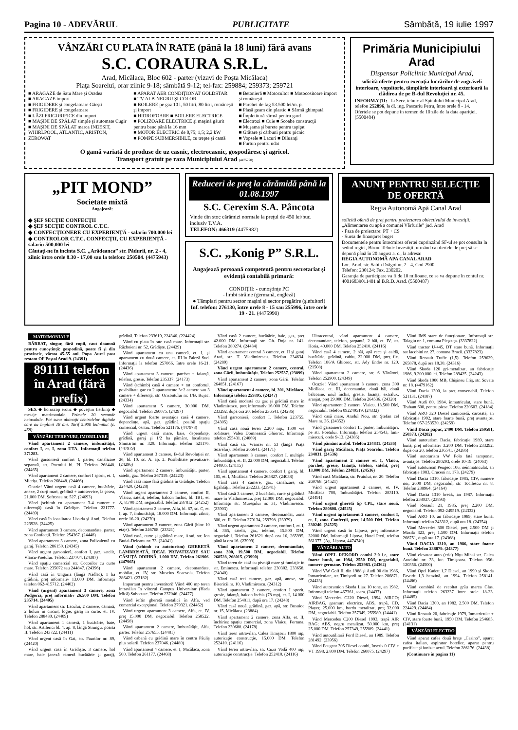Pagina 10 - ADEVĂRUL PUBLICITATE Sâmbătă, 19 iulie 1997
VÂNZĂRI CU PLATA ÎN RATE (până la 18 luni) fără avans
S.C. CORAURA S.R.L.
Arad, Micălaca, Bloc 602 - parter (vizavi de Poşta Micălaca)
Piaţa Soarelui, orar zilnic 9-18; sâmbătă 9-12; tel-fax: 259884; 259373; 259721
■ ARAGAZE de Satu Mare şi Oradea
■ ARAGAZE import
■ FRIGIDERE şi congelatoare Găeşti
■ FRIGIDERE şi congelatoare
■ LĂZI FRIGORIFICE din import
■ MAŞINI DE SPĂLAT simple şi automate Cugir
■ MAŞINI DE SPĂLAT marca INDESIT, WHIRLPOOL, ATLANTIC, ARISTON, ZEROWAT
■ APARAT AER CONDIŢIONAT GOLDSTAR
■ TV ALB-NEGRU ŞI COLOR
■ BOILERE pe gaz 10 l, 50 litri, 80 litri, româneşti şi import
■ HIDROFOARE ■ BOILERE ELECTRICE
■ POLIZOARE ELECTRICE şi maşină găurit pentru banc până la 16 mm
■ MOTOR ELECTRIC de 0,75; 1,5; 2,2 kW
■ POMPE SUBMERSIBILE, cu trepte şi camă
■ Betonieră ■ Motocultor ■ Motocositoare import şi româneşti
■ Parchet de fag 53.500 lei/m. p.
■ Plasă geam din plastic ■ Sârmă ghimpată
■ Împletitură sârmă pentru gard
■ Electrozi ■ Cuie ■ Scoabe construcţii
■ Muşama şi burete pentru tapiţat
■ Grătare şi cărbuni pentru picnic
■ Vopsele ■ Lacuri ■ Diluanţi
■ Furtun pentru udat
O gamă variată de produse de uz casnic, electrocasnic, gospodăresc şi agricol.
Transport gratuit pe raza Municipiului Arad (4475770)
Primăria Municipiului Arad
Dispensar Policlinic Municipal Arad,
solicită oferte pentru execuţia lucrărilor de zugrăveli interioare, vopsitorie, tâmplărie interioară şi exterioară la clădirea de pe B-dul Revoluţiei nr. 45.
INFORMAŢII: - la Serv. tehnic al Spitalului Municipal Arad, telefon 252896, la dl. ing. Pascariu Petru, între orele 8 - 14.
Ofertele se pot depune în termen de 10 zile de la data apariţiei. (5500484)
„PIT MOND”
Societate mixtă
Angajează:
◆ ŞEF SECŢIE CONFECŢII
◆ ŞEF SECŢIE CONTROL C.T.C.
◆ CONFECŢIONERE CU EXPERIENŢĂ - salariu 700.000 lei
◆ CONTROLOR C.T.C. CONFECŢII, CU EXPERIENŢĂ - salariu 500.000 lei
Căutaţi-ne în incinta S.C. „Arădeanca” str. Pădurii, nr. 2 - 4, zilnic între orele 8.30 - 17,00 sau la telefon: 250504. (4475943)
Reduceri de preţ la cărămidă până la 01.08.1997
S.C. Cerexim S.A. Pâncota
Vinde din stoc cărămizi normale la preţul de 450 lei/buc. inclusiv T.V.A.
TELEFON: 466319 (4475982)
S.C. „Konig P” S.R.L.
Angajează persoană competentă pentru secretariat şi evidenţă contabilă primară:
CONDIŢII: - cunoştinţe PC
- limbi străine (germană, engleză)
● Tâmplari pentru sector maşini şi sector pregătire (şlefuitori)
Inf. telefon: 276130, între orele 8 - 15 sau 255996, între orele 19 - 21. (4475990)
ANUNŢ PENTRU SELECŢIE DE OFERTĂ
Regia Autonomă Apă Canal Arad
solicită ofertă de preţ pentru proiectarea obiectivului de investiţii:
„Alimentarea cu apă a comunei Vârfurile” jud. Arad
- Faza de proiectare: PT + CS
- Sursa de finanţare: buget
Documentele pentru întocmirea ofertei cuprinzând SF-ul se pot consulta la sediul regiei, Biroul Tehnic Investiţii, urmând ca ofertele de preţ să se depună până în 20 august a. c., la adresa:
REGIA AUTONOMĂ APA CANAL ARAD
Loc. Arad, str. Sabin Drăgoi nr. 2 - 4, Cod 2900
Telefon: 230124; Fax. 230202.
Garanţia de participare va fi de 10 milioane, ce se va depune în contul nr. 40016839011401 al B.R.D. Arad. (5500487)
MATRIMONIALE
BĂRBAT, singur, fără copii, caut doamnă pentru cunoştinţă: gospodină, poate fi şi din provincie, vârsta 45-55 ani. Popa Aurel post restant OF Poştal Arad 9. (24391)
891111 telefon în Arad (fără prefix)
SEX ◆ horoscop erotic ◆ poveştiri fierbinţi ◆ mesaje matrimoniale. Primele 20 secunde netaxabile. Pot suna abonaţii centralelor digitale care au împlinit 18 ani. Tarif 5.900 lei/minut (c. 458)
VÂNZĂRI TERENURI, IMOBILIARE
Vând apartament 2 camere, îmbunătăţit, confort I, et. I, zona UTA. Informaţii telefon 271283.
Vând garsonieră confort I, parter, canalizare separată, str. Poetului bl. PI. Telefon 268448. (24465)
Vând apartament 2 camere, confort I sporit, et. I, Micriţa. Telefon 268448. (24466)
Ocazie! Vând urgent casă 4 camere, bucătărie, anexe, 2 curţi mari, grădină + autoservice, la şosea, 21.000 DM, Şofronea nr. 527. (24693)
Vând (schimb cu apartament 3-4 camere + diferenţă) casă în Grădişte. Telefon 221777. (24489)
Vând casă în localitatea Livada şi Arad. Telefon 223928. (24425)
Vând apartament 3 camere, decomandate, parter, zona Confecţii. Telefon 254367. (24448)
Vând apartament 3 camere, zona Polivalentă cu garaj. Telefon 286150. (24345)
Vând urgent garsonieră, confort I, gaz, satelit, Vlaicu-Poetului. Telefon 237704. (24387)
Vând spaţiu comercial str. Cocorilor cu curte mare. Telefon 235072 sau 244847. (24396)
Vând casă în Ungaria (lângă Nădlac), 1 ha grădină, preţ informativ 13.000 DM. Informaţii telefon 062-415712. (24402)
Vând (urgent) apartament 3 camere, zona Podgoria, preţ informativ 26.500 DM. Telefon 235714. (24405)
Vând apartament str. Lacului, 2 camere, cămară, 2 holuri în circuit, logie, garaj în curte, et. IV. Telefon 288430. (24409)
Vând apartament 1 cameră, 1 bucătărie, baie, hol, str. Artilerici bl. 4, ap. 8, lângă Strungu, poarta II. Telefon 243722. (24411)
Vând urgent casă în Gai, str. Faurilor nr. 89, (24420)
Vând urgent casă în Grădişte, 3 camere, hol mare, baie (anexă cameră bucătărie şi garaj), grădină. Telefon 233619, 224346. (224424)
Vând cu plata în rate casă mare. Informaţii str. Războieni nr. 52, Grădişte. (24429)
Vând apartament cu una cameră, et. I, şi apartament cu două camere, et. III în Faleză Sud. Informaţii la telefon 257866, între orele 16-21. (24436)
Vând apartament 3 camere, parchet + faianţă, telefon, gresie. Telefon 235337. (24173)
Vând (schimb) casă 4 camere + tot confortul, posibilitate gaz cu 2 apartamente 3+2 camere sau 3 camere + diferenţă, str. Orizontului nr. 1/B, Bujac. (24334)
Vând apartament 5 camere, 30.000 DM, negociabil. Telefon 260075. (24297)
Vând urgent foarte avantajos casă 4 camere, dependinţe, apă, gaz, grădină, posibil spaţiu comercial, centru. Telefon 521176. (447978)
Vând urgent casă mare, baie, dependinţe, grădină, garaj şi 1/2 ha pământ, localitatea Sînmartin nr. 329. Informaţii telefon 521176. (447979)
Vând apartament 3 camere, B-dul Revoluţiei nr. 26, bl. 10. sc. A. ap. 2. Posibilitate privatizare. (24296)
Vând apartament 2 camere, îmbunătăţit, parter, satelit, gaz. Telefon 267319. (24223)
Vând casă mare fără grădină în Grădişte. Telefon 224420. (24228)
Vând urgent apartament 2 camere, confort II, Vlaicu, satelit, telefon, balcon închis, bl. 1B1, et. X, 8.700 DM, negociabil. Telefon 287812. (24252)
Vând apartament 2 camere, Alfa, bl. 67, sc. C, et. I, ap. 7, îmbunătăţit, 18.000 DM. Informaţii zilnic, orele 16-20. (24270)
Vând apartament 3 camere, zona Gării (bloc 10 etaje). Telefon 246768. (23321)
Vând casă, curte şi grădină mare, Arad, str. Ion Budai-Deleanu nr. 73. (24041)
Vând (schimb cu autoturism) GHERETĂ LAMBRISATĂ, IDEAL PRIVATIZARE SAU CĂSUŢĂ ODIHNĂ, 1.000 DM. Telefon 261906. (447965)
Vând apartament 2 camere, decomandate, mobilat, et. IV, str. Muscius Scaevola. Telefon 286421. (23182)
Important pentru investitori! Vând 400 mp teren intravilan în viitorul Campus Universitar (Hada Mică) Subcetate. Telefon 237046. (24477)
Vând ieftin gheretă metalică în Alfa, vad comercial excepţional. Telefon 279321. (24462)
Vând urgent apartament 3 camere, Alfa, et. IV, preţ 15.000 DM, negociabil. Telefon 258522. (24458)
Vând apartament 2 camere, îmbunătăţit, Alfa, parter. Telefon 257655. (24481)
Vând cabană cu grădină mare în centru Păuliş plus solarii. Telefon 237046. (24480)
Vând apartament 4 camere, et. I, Micălaca, zona 500. Telefon 261177. (24468)
Vând casă 2 camere, bucătărie, baie, gaz, preţ 42.000 DM. Informaţii str. Gh. Doja nr. 141. Telefon 280274. (24434)
Vând apartament central 3 camere, et. II şi garaj Arad, str. T. Vladimirescu. Telefon 234634. (24289)
Vând urgent apartament 2 camere, central, zona Gării, îmbunătăţit. Telefon 252537. (23899)
Vând apartament 2 camere, zona Gării. Telefon 264851. (24167)
Vând apartament 4 camere, bl. 301, Micălaca. Informaţii telefon 259395. (24247)
Vând casă modestă cu gaz şi grădină mare în Vladimirescu, preţ informativ 16.000 DM. Telefon 233292, după ora 20, telefon 236541. (24286)
Vând garsonieră, confort I. Telefon 223755. (24305)
Vând casă nouă teren 2.200 mp., 1500 vie roditoare, Valea Domnească Ghioroc. Informaţii telefon 255431. (24069)
Vând casă str. Vrancei nr. 53 (lângă Piaţa Soarelui). Telefon 266641. (24171)
Vând apartament 3 camere, confort I, multiple îmbunătăţiri, et. II, 22.000 DM, negociabil. Telefon 244805. (24115)
Vând apartament 4 camere, confort I, garaj, bl. 105, et. I, Micălaca. Telefon 265827. (24038)
Vând casă 4 camere, gaz, canalizare, str. Egalităţii. Telefon 232233. (23941)
Vând casă 3 camere, 2 bucătării, curte şi grădină mare în Vladimirescu, preţ 12.000 DM, negociabil. Informaţii str. Mureşului nr. 31, Vladimirescu. (23903)
Vând apartament 2 camere, decomandat, zona 300, et. II. Telefon 279134, 259798. (23979)
Vând urgent apartament 2 camere, confort I, et. I, bl. 365, satelit, gaz, telefon, 15.800 DM, negociabil. Telefon 261621 după ora 16, 265995, până la ora 16. (23999)
Vând apartament 2 camere, decomandate, zona 300, 19.500 DM, negociabil. Telefon 268528, 268015. (23990)
Vând teren de casă cu pivniţă mare şi fundaţie în str. Eminescu. Informaţii telefon 230302, 233658. (24040)
Vând casă trei camere, gaz, apă, anexe, str. Bisericii nr. 10, Vladimirescu. (24312)
Vând apartament 2 camere, confort I sporit, gresie, faianţă, balcon închis (78 mp), et. I, 14.000 DM. Telefon 254811, după ora 17. (24248)
Vând casă nouă, grădină, gaz, apă, str. Busuioc nr. 15, Micălaca. (23884)
Vând apartament 2 camere, zona Alfa, et. II, închiriez spaţiu comercial, zona Vlaicu, Fortuna. Telefon 230688. (24178)
Vând teren intravilan, Calea Timişorii 1800 mp, autorizaţie construcţie, 15.000 DM. Telefon 252410. (24116)
Vând teren intravilan, str. Cuza Vodă 400 mp, autorizaţie construcţie. Telefon 252410. (24116)
Ultracentral, vând apartament 4 camere, decomandate, telefon, şarpantă, 2 băi, et. IV, str. Horia, 40.000 DM. Telefon 252410. (24116)
Vând casă 4 camere, 2 băi, apă rece şi caldă, bucătărie, grădină, cablu, 22.000 DM, preţ fix. Telefon 186/A Ghioroc, str. Ady Endre nr. 120. (21508)
Vând apartament 2 camere, str. 6 Vânători. Telefon 252900. (24349)
Ocazie! Vând apartament 3 camere, zona 300 Micălaca, et. III, decomandat, două băi, două balcoane, unul închis, gresie, faianţă, extralux, aranjat, preţ 29.000 DM. Telefon 264536. (24320)
Vând apartament 2 camere, Vlaicu, 13.500 DM, negociabil. Telefon 092249519. (24332)
Vând casă mare, Aradul Nou, str. Ştefan cel Mare nr. 36. (24352)
Vând garsonieră confort II, parter, îmbunătăţiri, pe str. Poetului. Informaţii telefon 254543, luni-miercuri, orele 9-13. (24385)
Vând pământ arabil. Telefon 234831. (24536)
Vând garaj Micălaca, Piaţa Soarelui. Telefon 234831. (24536)
Vând apartament 2 camere et. I, Vlaicu, parchet, gresie, faianţă, telefon, satelit, preţ 13.000 DM. Telefon 234831. (24536)
Vând casă Micălaca, str. Prutului, nr. 20. Telefon 269768. (24521)
Vând urgent apartament 2 camere, et. IV, Micălaca 700, îmbunătăţiri. Telefon 283110. (24491)
Vând urgent gheretă tip CPL, stare nouă. Telefon 280808. (24525)
Vând urgent apartament 2 camere, confort I, et. I, zona Confecţii, preţ 14.500 DM. Telefon 230240. (24525)
Vând urgent casă în Lipova, preţ informativ 32000 DM. Informaţii Lipova, Hotel Ptetl, telefon 561377. (Ag. Lipova, 4474740)
VÂNZĂRI AUTO
Vând OPEL REKORD combi 2.0 i.e, stare foarte bună, an 1984, 2550 DM, negociabil, numere germane. Telefon 252983. (24362)
Vând VW Golf II, din 1988 şi Audi 90 din 1986, înmatriculate, str. Timişorii nr. 27. Telefon 286871. (24423)
Vând autocamion Skoda Liaz 10 tone, an 1982. Informaţii telefon 467361, scara. (24437)
Vând Mercedes C220 Diesel, 1994, AIRCO; AIRBAG, geamuri electrice, ABS, trapă, CD, Player, 25.000 km, bordo metalizat, preţ 32.000 DM, negociabil. Telefon 257349, 255989. (24441)
Vând Mercedes C200 Diesel 1993, trapă AIR BAG; ABS, negru metalizat, 50.000 km, preţ 25.000 DM. Telefon 257349, 255989. (24441)
Vând autoutilitară Ford Diesel, an 1989. Telefon 281492. (23956)
Vând Peugeot 305 Diesel combi, înscris 0 CIV + VT 1998, 2.800 DM. Telefon 260075. (24297)
Vând IMS stare de funcţionare. Informaţii str. Talagiu nr. 1, comuna Pleşcuţa. (3337822)
Vând tractor U-445, DT stare bună. Informaţii sat Iacobini nr. 27, comuna Brazii. (3337823)
Vând Renault Trafic (1,5). Telefon 259629, 265878, după ora 18,30. (24316)
Vând Skoda 120 gri-metalizat, an fabricaţie 1986, 9.200.000 lei. Telefon 289425. (24243)
Vând Skoda 1000 MB, Chişineu Criş, str. Sovata nr. 18. (4479162)
Vând Dacia 1300, la preţ convenabil. Telefon 521131. (24187)
Vând Audi 80, 1984, înmatriculat, stare bună, Trabant 600, pentru piese. Telefon 220603. (24184)
Vând ARO 320 Diesel camionetă, carosată, an fabricaţie 1992, stare foarte bună, preţ avantajos. Telefon 057-253530. (24259)
Vând Dacia papuc, 2400 DM. Telefon 260581, 250373. (24282)
Vând autoturism Dacia, fabricaţie 1989, stare bună, preţ informativ 3.200 DM. Telefon 233292, după ora 20, telefon 236541. (24286)
Vând autoturism VW Polo fată tamponat, avantajos. Telefon 280293, orele 10-19. (24063)
Vând autoturism Peugeot 106, neînmatriculat, an fabricaţie 1983, Cruceni nr. 173. (24279)
Vând Dacia 1310, fabricaţie 1985, CIV, numere noi, 2600 DM, negociabil, str. Tocilescu nr. 8. Telefon 238964. (24164)
Vând Dacia 1310 break, an 1987. Informaţii telefon 258037. (23893)
Vând Renault 21, 1985, preţ 2.200 DM, negociabil. Telefon 092-249519. (24332)
Vând ARO 10, an fabricaţie 1989, stare bună. Informaţii telefon 243312, după ora 18. (24354)
Vând Mercedes 300 Diesel, preţ 2.500 DM şi Mazda 323, preţ 1.500 DM. Informaţii telefon 268751, după ora 17. (24368)
Vând DACIA 1310, an 1986, stare foarte bună. Telefon 238879. (24377)
Vând elevator auto (cric) Niţu Mihai str. Calea Aradului nr. 33, loc. Timişoara. Telefon 056-120356. (24500)
Vând Opel Kadett 1,7 Diesel, an 1990 şi Skoda Favorit 1,3 benzină, an 1994. Telefon 258141. (24486)
Vând combină de recoltat grâu marca Glas. Informaţii telefon 263237 între orele 18-23. (24485)
Vând Dacia 1300, an 1982, 2.500 DM. Telefon 224429. (24484)
Vând Renault 20, fabricaţie 1979, înmatriculat + CIV, stare foarte bună, 1950 DM. Telefon 254685. (24131)
VÂNZĂRI ELECTRO
Vând aparat cafea două braţe „Casino”, aparat cafea italian, aspirator hotelier, aparat pentru purificat şi ionizat aerul. Telefon 286176. (24438)
(Continuare în pagina 11)